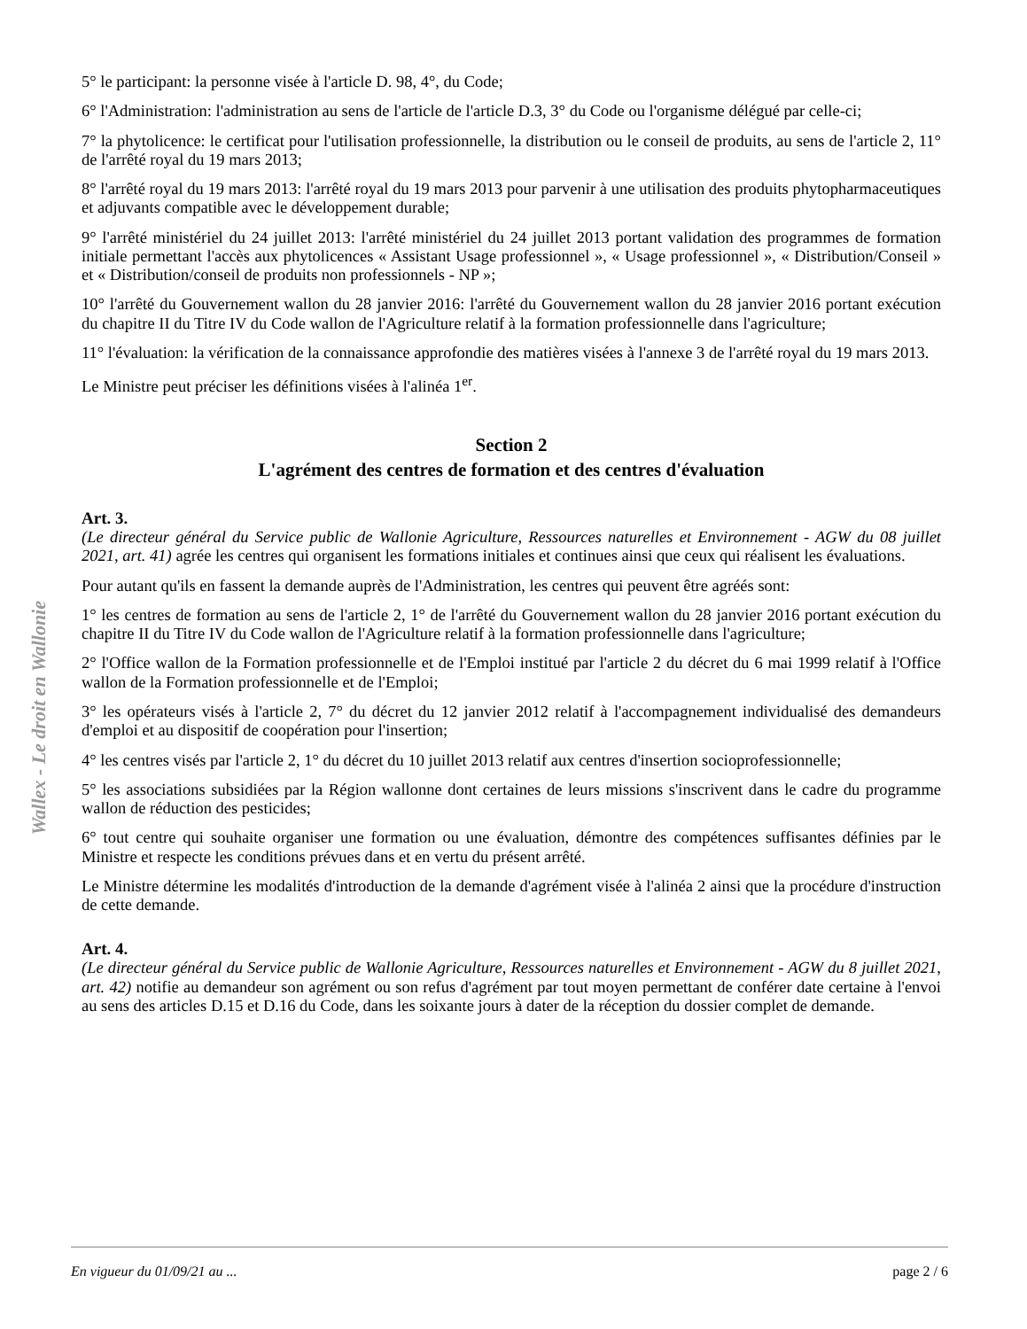Wallex - Le droit en Wallonie
5° le participant: la personne visée à l'article D. 98, 4°, du Code;
6° l'Administration: l'administration au sens de l'article de l'article D.3, 3° du Code ou l'organisme délégué par celle-ci;
7° la phytolicence: le certificat pour l'utilisation professionnelle, la distribution ou le conseil de produits, au sens de l'article 2, 11° de l'arrêté royal du 19 mars 2013;
8° l'arrêté royal du 19 mars 2013: l'arrêté royal du 19 mars 2013 pour parvenir à une utilisation des produits phytopharmaceutiques et adjuvants compatible avec le développement durable;
9° l'arrêté ministériel du 24 juillet 2013: l'arrêté ministériel du 24 juillet 2013 portant validation des programmes de formation initiale permettant l'accès aux phytolicences « Assistant Usage professionnel », « Usage professionnel », « Distribution/Conseil » et « Distribution/conseil de produits non professionnels - NP »;
10° l'arrêté du Gouvernement wallon du 28 janvier 2016: l'arrêté du Gouvernement wallon du 28 janvier 2016 portant exécution du chapitre II du Titre IV du Code wallon de l'Agriculture relatif à la formation professionnelle dans l'agriculture;
11° l'évaluation: la vérification de la connaissance approfondie des matières visées à l'annexe 3 de l'arrêté royal du 19 mars 2013.
Le Ministre peut préciser les définitions visées à l'alinéa 1<sup>er</sup>.
Section 2
L'agrément des centres de formation et des centres d'évaluation
Art. 3.
(Le directeur général du Service public de Wallonie Agriculture, Ressources naturelles et Environnement - AGW du 08 juillet 2021, art. 41) agrée les centres qui organisent les formations initiales et continues ainsi que ceux qui réalisent les évaluations.
Pour autant qu'ils en fassent la demande auprès de l'Administration, les centres qui peuvent être agréés sont:
1° les centres de formation au sens de l'article 2, 1° de l'arrêté du Gouvernement wallon du 28 janvier 2016 portant exécution du chapitre II du Titre IV du Code wallon de l'Agriculture relatif à la formation professionnelle dans l'agriculture;
2° l'Office wallon de la Formation professionnelle et de l'Emploi institué par l'article 2 du décret du 6 mai 1999 relatif à l'Office wallon de la Formation professionnelle et de l'Emploi;
3° les opérateurs visés à l'article 2, 7° du décret du 12 janvier 2012 relatif à l'accompagnement individualisé des demandeurs d'emploi et au dispositif de coopération pour l'insertion;
4° les centres visés par l'article 2, 1° du décret du 10 juillet 2013 relatif aux centres d'insertion socioprofessionnelle;
5° les associations subsidiées par la Région wallonne dont certaines de leurs missions s'inscrivent dans le cadre du programme wallon de réduction des pesticides;
6° tout centre qui souhaite organiser une formation ou une évaluation, démontre des compétences suffisantes définies par le Ministre et respecte les conditions prévues dans et en vertu du présent arrêté.
Le Ministre détermine les modalités d'introduction de la demande d'agrément visée à l'alinéa 2 ainsi que la procédure d'instruction de cette demande.
Art. 4.
(Le directeur général du Service public de Wallonie Agriculture, Ressources naturelles et Environnement - AGW du 8 juillet 2021, art. 42) notifie au demandeur son agrément ou son refus d'agrément par tout moyen permettant de conférer date certaine à l'envoi au sens des articles D.15 et D.16 du Code, dans les soixante jours à dater de la réception du dossier complet de demande.
En vigueur du 01/09/21 au ... page 2 / 6